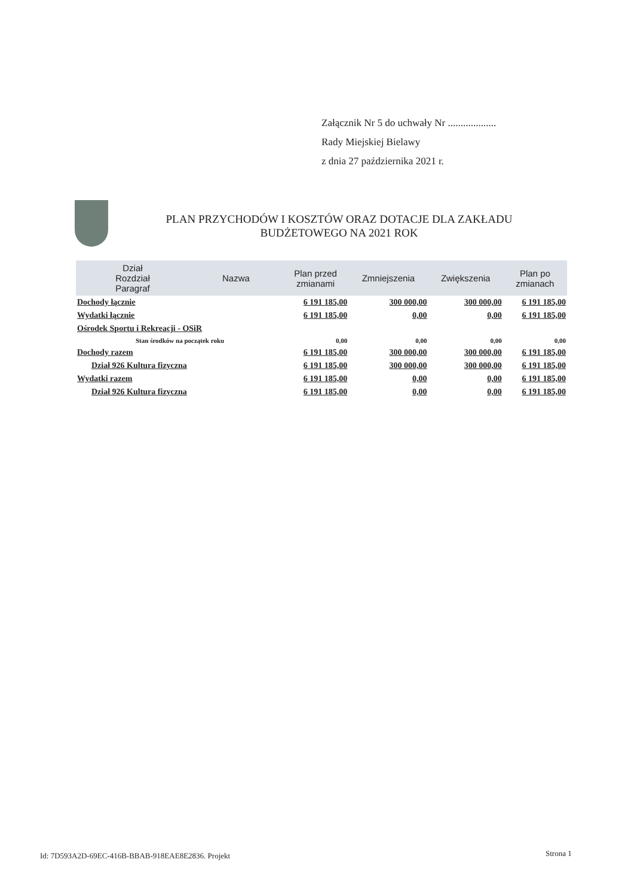Załącznik Nr 5 do uchwały Nr ...................
Rady Miejskiej Bielawy
z dnia 27 października 2021 r.
PLAN PRZYCHODÓW I KOSZTÓW ORAZ DOTACJE DLA ZAKŁADU
BUDŻETOWEGO NA 2021 ROK
| Dział Rozdział Paragraf | Nazwa | Plan przed zmianami | Zmniejszenia | Zwiększenia | Plan po zmianach |
| --- | --- | --- | --- | --- | --- |
| Dochody łącznie | | 6 191 185,00 | 300 000,00 | 300 000,00 | 6 191 185,00 |
| Wydatki łącznie | | 6 191 185,00 | 0,00 | 0,00 | 6 191 185,00 |
| Ośrodek Sportu i Rekreacji - OSiR | | | | | |
| Stan środków na początek roku | | 0,00 | 0,00 | 0,00 | 0,00 |
| Dochody razem | | 6 191 185,00 | 300 000,00 | 300 000,00 | 6 191 185,00 |
| Dział 926 Kultura fizyczna | | 6 191 185,00 | 300 000,00 | 300 000,00 | 6 191 185,00 |
| Wydatki razem | | 6 191 185,00 | 0,00 | 0,00 | 6 191 185,00 |
| Dział 926 Kultura fizyczna | | 6 191 185,00 | 0,00 | 0,00 | 6 191 185,00 |
Id: 7D593A2D-69EC-416B-BBAB-918EAE8E2836. Projekt
Strona 1